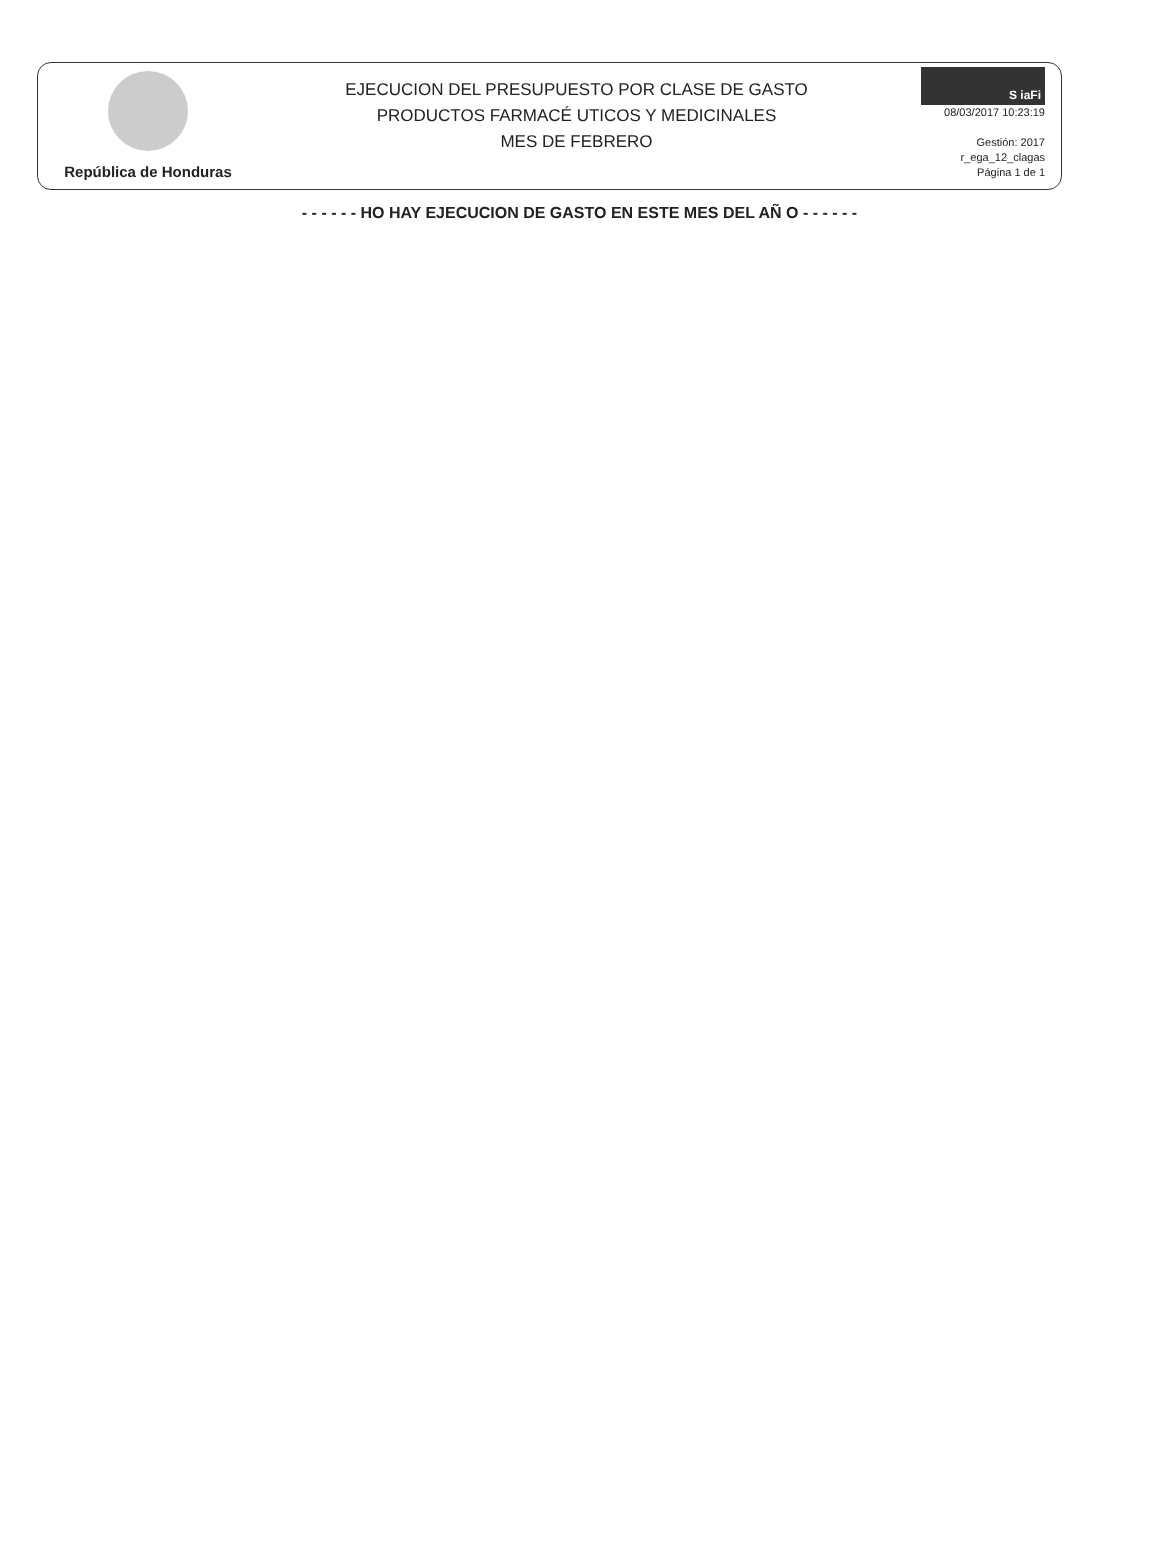República de Honduras
EJECUCION DEL PRESUPUESTO POR CLASE DE GASTO
PRODUCTOS FARMACÉ UTICOS Y MEDICINALES
MES DE FEBRERO
S iaFi
08/03/2017 10:23:19
Gestión: 2017
r_ega_12_clagas
Página 1 de 1
- - - - - - HO HAY EJECUCION DE GASTO EN ESTE MES DEL AÑ O - - - - - -